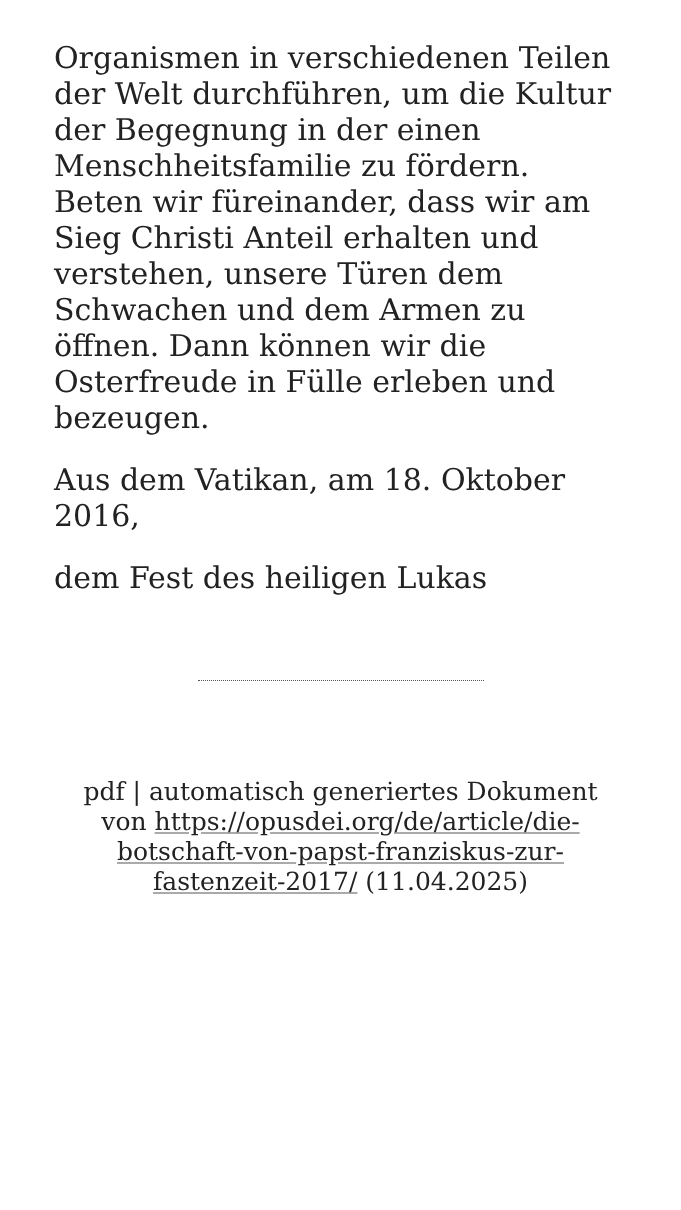Organismen in verschiedenen Teilen der Welt durchführen, um die Kultur der Begegnung in der einen Menschheitsfamilie zu fördern. Beten wir füreinander, dass wir am Sieg Christi Anteil erhalten und verstehen, unsere Türen dem Schwachen und dem Armen zu öffnen. Dann können wir die Osterfreude in Fülle erleben und bezeugen.
Aus dem Vatikan, am 18. Oktober 2016,
dem Fest des heiligen Lukas
pdf | automatisch generiertes Dokument von https://opusdei.org/de/article/die-botschaft-von-papst-franziskus-zur-fastenzeit-2017/ (11.04.2025)